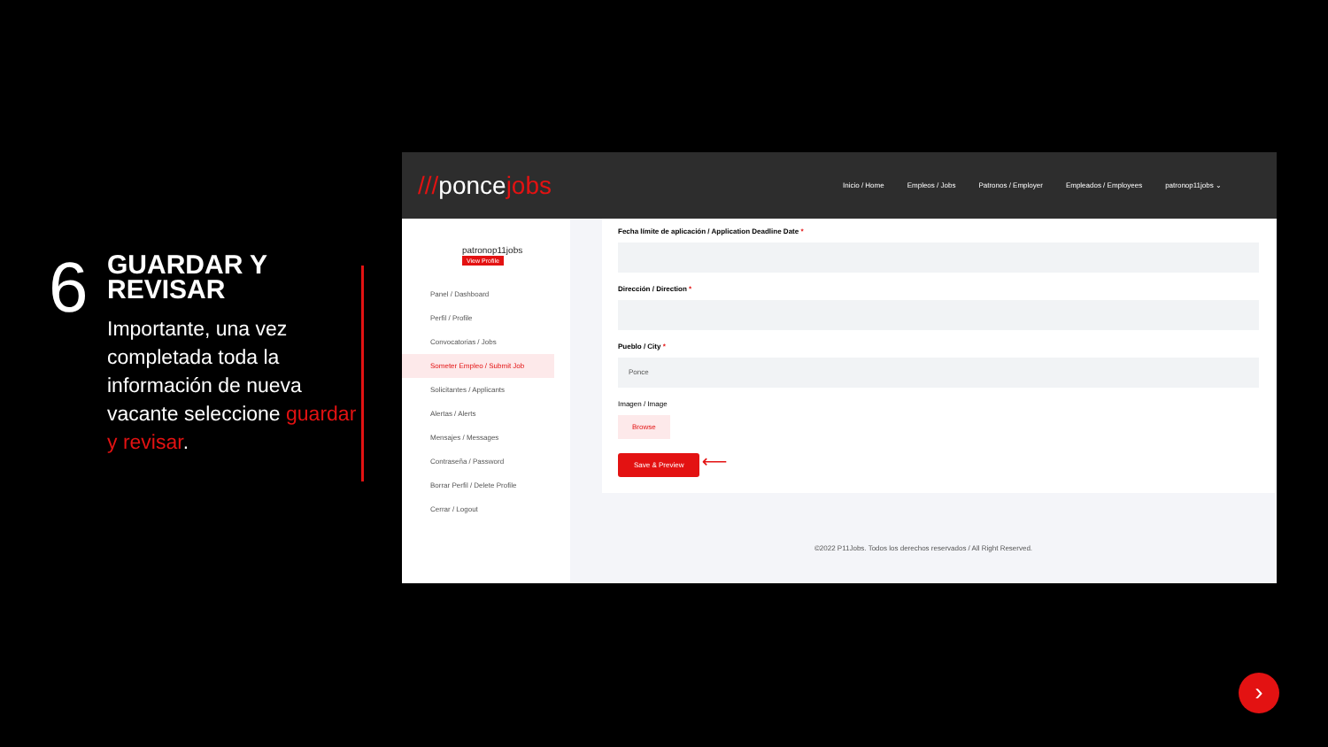6
GUARDAR Y REVISAR
Importante, una vez completada toda la información de nueva vacante seleccione guardar y revisar.
///poncejobs
Inicio / Home Empleos / Jobs Patronos / Employer Empleados / Employees patronop11jobs ⌄
patronop11jobs
View Profile
Panel / Dashboard
Perfil / Profile
Convocatorias / Jobs
Someter Empleo / Submit Job
Solicitantes / Applicants
Alertas / Alerts
Mensajes / Messages
Contraseña / Password
Borrar Perfil / Delete Profile
Cerrar / Logout
Fecha límite de aplicación / Application Deadline Date *
Dirección / Direction *
Pueblo / City *
Ponce
Imagen / Image
Browse
Save & Preview ⟵
©2022 P11Jobs. Todos los derechos reservados / All Right Reserved.
›